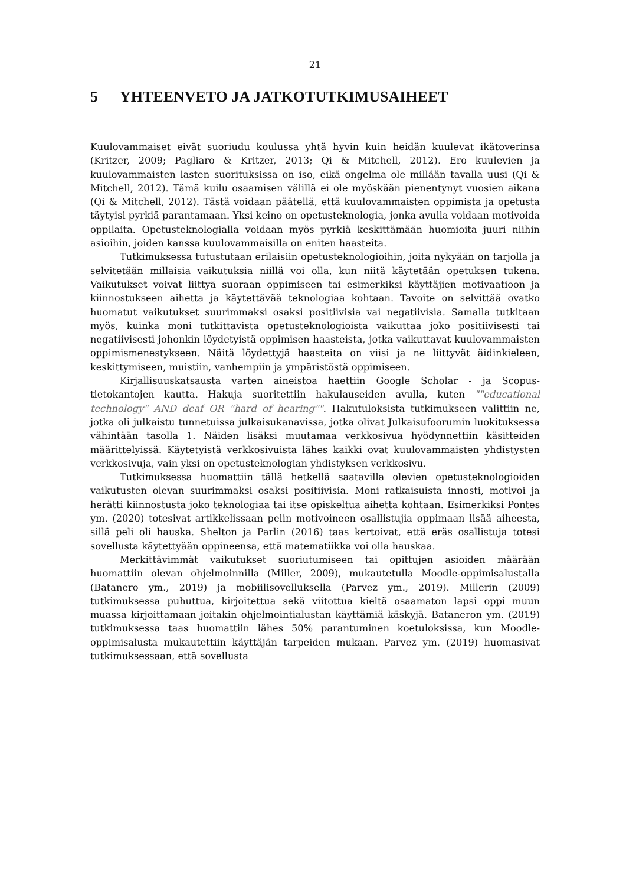21
5 YHTEENVETO JA JATKOTUTKIMUSAIHEET
Kuulovammaiset eivät suoriudu koulussa yhtä hyvin kuin heidän kuulevat ikätoverinsa (Kritzer, 2009; Pagliaro & Kritzer, 2013; Qi & Mitchell, 2012). Ero kuulevien ja kuulovammaisten lasten suorituksissa on iso, eikä ongelma ole millään tavalla uusi (Qi & Mitchell, 2012). Tämä kuilu osaamisen välillä ei ole myöskään pienentynyt vuosien aikana (Qi & Mitchell, 2012). Tästä voidaan päätellä, että kuulovammaisten oppimista ja opetusta täytyisi pyrkiä parantamaan. Yksi keino on opetusteknologia, jonka avulla voidaan motivoida oppilaita. Opetusteknologialla voidaan myös pyrkiä keskittämään huomioita juuri niihin asioihin, joiden kanssa kuulovammaisilla on eniten haasteita.
Tutkimuksessa tutustutaan erilaisiin opetusteknologioihin, joita nykyään on tarjolla ja selvitetään millaisia vaikutuksia niillä voi olla, kun niitä käytetään opetuksen tukena. Vaikutukset voivat liittyä suoraan oppimiseen tai esimerkiksi käyttäjien motivaatioon ja kiinnostukseen aihetta ja käytettävää teknologiaa kohtaan. Tavoite on selvittää ovatko huomatut vaikutukset suurimmaksi osaksi positiivisia vai negatiivisia. Samalla tutkitaan myös, kuinka moni tutkittavista opetusteknologioista vaikuttaa joko positiivisesti tai negatiivisesti johonkin löydetyistä oppimisen haasteista, jotka vaikuttavat kuulovammaisten oppimismenestykseen. Näitä löydettyjä haasteita on viisi ja ne liittyvät äidinkieleen, keskittymiseen, muistiin, vanhempiin ja ympäristöstä oppimiseen.
Kirjallisuuskatsausta varten aineistoa haettiin Google Scholar - ja Scopus-tietokantojen kautta. Hakuja suoritettiin hakulauseiden avulla, kuten ""educational technology" AND deaf OR "hard of hearing"". Hakutuloksista tutkimukseen valittiin ne, jotka oli julkaistu tunnetuissa julkaisukanavissa, jotka olivat Julkaisufoorumin luokituksessa vähintään tasolla 1. Näiden lisäksi muutamaa verkkosivua hyödynnettiin käsitteiden määrittelyissä. Käytetyistä verkkosivuista lähes kaikki ovat kuulovammaisten yhdistysten verkkosivuja, vain yksi on opetusteknologian yhdistyksen verkkosivu.
Tutkimuksessa huomattiin tällä hetkellä saatavilla olevien opetusteknologioiden vaikutusten olevan suurimmaksi osaksi positiivisia. Moni ratkaisuista innosti, motivoi ja herätti kiinnostusta joko teknologiaa tai itse opiskeltua aihetta kohtaan. Esimerkiksi Pontes ym. (2020) totesivat artikkelissaan pelin motivoineen osallistujia oppimaan lisää aiheesta, sillä peli oli hauska. Shelton ja Parlin (2016) taas kertoivat, että eräs osallistuja totesi sovellusta käytettyään oppineensa, että matematiikka voi olla hauskaa.
Merkittävimmät vaikutukset suoriutumiseen tai opittujen asioiden määrään huomattiin olevan ohjelmoinnilla (Miller, 2009), mukautetulla Moodle-oppimisalustalla (Batanero ym., 2019) ja mobiilisovelluksella (Parvez ym., 2019). Millerin (2009) tutkimuksessa puhuttua, kirjoitettua sekä viitottua kieltä osaamaton lapsi oppi muun muassa kirjoittamaan joitakin ohjelmointialustan käyttämiä käskyjä. Bataneron ym. (2019) tutkimuksessa taas huomattiin lähes 50% parantuminen koetuloksissa, kun Moodle-oppimisalusta mukautettiin käyttäjän tarpeiden mukaan. Parvez ym. (2019) huomasivat tutkimuksessaan, että sovellusta